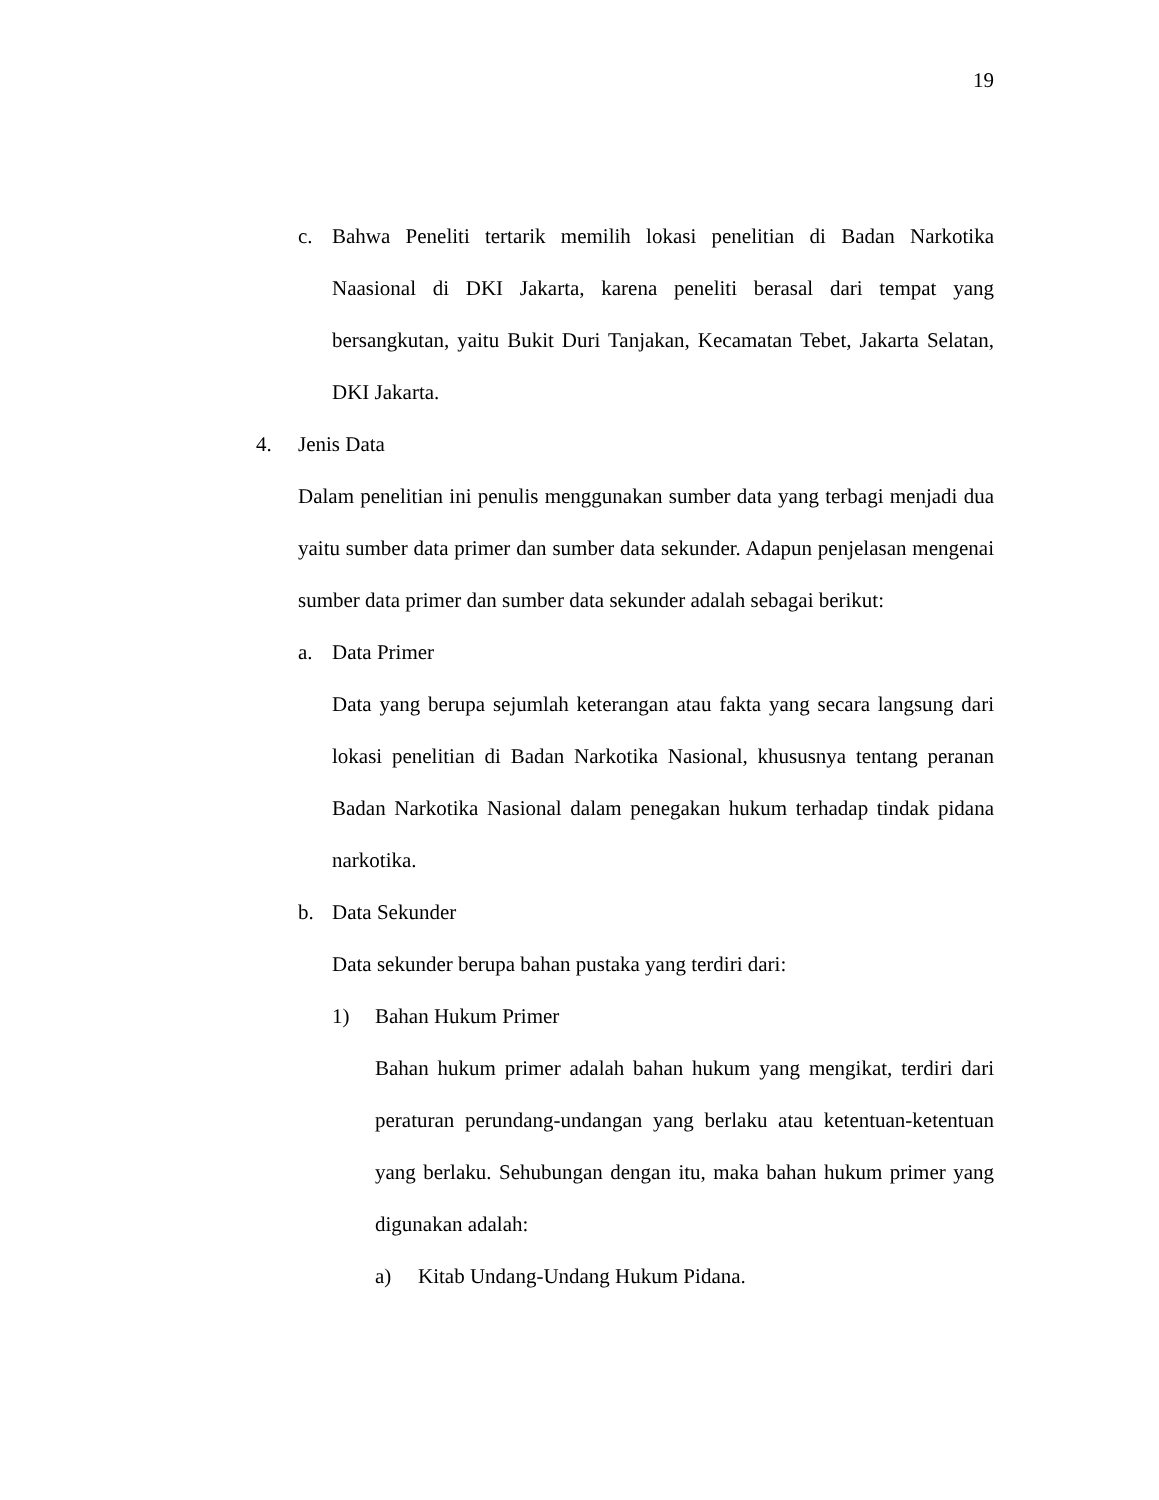19
c.
Bahwa Peneliti tertarik memilih lokasi penelitian di Badan Narkotika Naasional di DKI Jakarta, karena peneliti berasal dari tempat yang bersangkutan, yaitu Bukit Duri Tanjakan, Kecamatan Tebet, Jakarta Selatan, DKI Jakarta.
4. Jenis Data
Dalam penelitian ini penulis menggunakan sumber data yang terbagi menjadi dua yaitu sumber data primer dan sumber data sekunder. Adapun penjelasan mengenai sumber data primer dan sumber data sekunder adalah sebagai berikut:
a. Data Primer
Data yang berupa sejumlah keterangan atau fakta yang secara langsung dari lokasi penelitian di Badan Narkotika Nasional, khususnya tentang peranan Badan Narkotika Nasional dalam penegakan hukum terhadap tindak pidana narkotika.
b. Data Sekunder
Data sekunder berupa bahan pustaka yang terdiri dari:
1) Bahan Hukum Primer
Bahan hukum primer adalah bahan hukum yang mengikat, terdiri dari peraturan perundang-undangan yang berlaku atau ketentuan-ketentuan yang berlaku. Sehubungan dengan itu, maka bahan hukum primer yang digunakan adalah:
a) Kitab Undang-Undang Hukum Pidana.